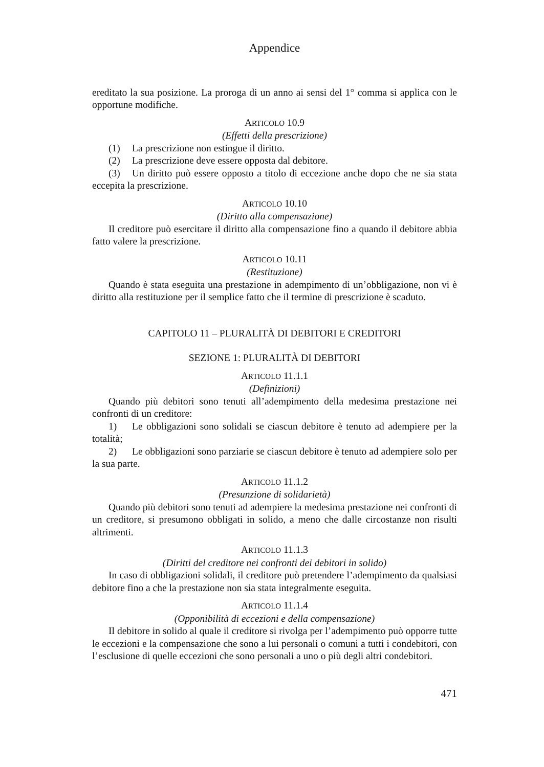Appendice
ereditato la sua posizione. La proroga di un anno ai sensi del 1° comma si applica con le opportune modifiche.
ARTICOLO 10.9
(Effetti della prescrizione)
(1) La prescrizione non estingue il diritto.
(2) La prescrizione deve essere opposta dal debitore.
(3) Un diritto può essere opposto a titolo di eccezione anche dopo che ne sia stata eccepita la prescrizione.
ARTICOLO 10.10
(Diritto alla compensazione)
Il creditore può esercitare il diritto alla compensazione fino a quando il debitore abbia fatto valere la prescrizione.
ARTICOLO 10.11
(Restituzione)
Quando è stata eseguita una prestazione in adempimento di un’obbligazione, non vi è diritto alla restituzione per il semplice fatto che il termine di prescrizione è scaduto.
CAPITOLO 11 – PLURALITÀ DI DEBITORI E CREDITORI
SEZIONE 1: PLURALITÀ DI DEBITORI
ARTICOLO 11.1.1
(Definizioni)
Quando più debitori sono tenuti all’adempimento della medesima prestazione nei confronti di un creditore:
1) Le obbligazioni sono solidali se ciascun debitore è tenuto ad adempiere per la totalità;
2) Le obbligazioni sono parziarie se ciascun debitore è tenuto ad adempiere solo per la sua parte.
ARTICOLO 11.1.2
(Presunzione di solidarietà)
Quando più debitori sono tenuti ad adempiere la medesima prestazione nei confronti di un creditore, si presumono obbligati in solido, a meno che dalle circostanze non risulti altrimenti.
ARTICOLO 11.1.3
(Diritti del creditore nei confronti dei debitori in solido)
In caso di obbligazioni solidali, il creditore può pretendere l’adempimento da qualsiasi debitore fino a che la prestazione non sia stata integralmente eseguita.
ARTICOLO 11.1.4
(Opponibilità di eccezioni e della compensazione)
Il debitore in solido al quale il creditore si rivolga per l’adempimento può opporre tutte le eccezioni e la compensazione che sono a lui personali o comuni a tutti i condebitori, con l’esclusione di quelle eccezioni che sono personali a uno o più degli altri condebitori.
471